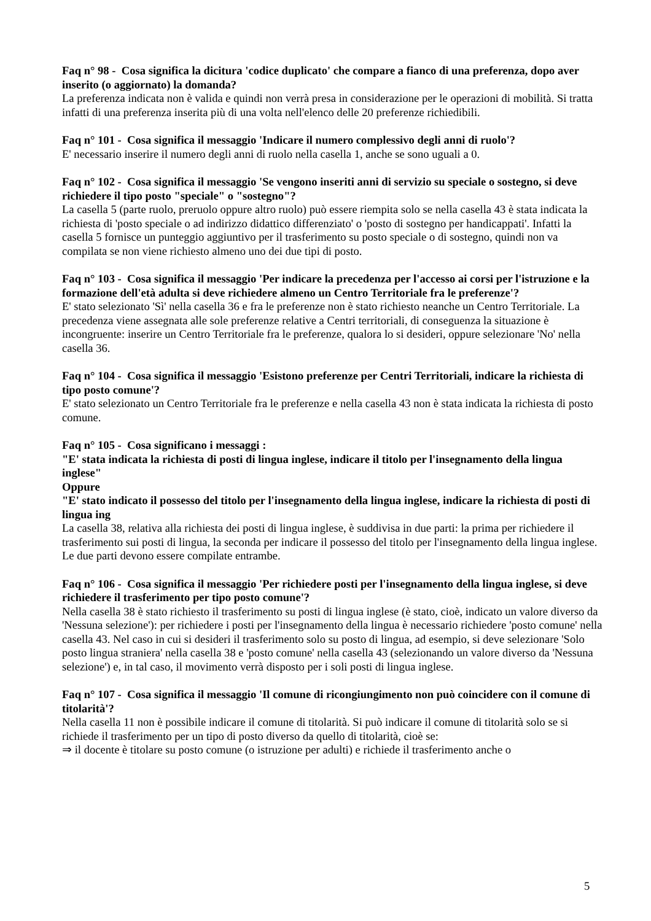Faq n° 98 - Cosa significa la dicitura 'codice duplicato' che compare a fianco di una preferenza, dopo aver inserito (o aggiornato) la domanda?
La preferenza indicata non è valida e quindi non verrà presa in considerazione per le operazioni di mobilità. Si tratta infatti di una preferenza inserita più di una volta nell'elenco delle 20 preferenze richiedibili.
Faq n° 101 - Cosa significa il messaggio 'Indicare il numero complessivo degli anni di ruolo'?
E' necessario inserire il numero degli anni di ruolo nella casella 1, anche se sono uguali a 0.
Faq n° 102 - Cosa significa il messaggio 'Se vengono inseriti anni di servizio su speciale o sostegno, si deve richiedere il tipo posto "speciale" o "sostegno"?
La casella 5 (parte ruolo, preruolo oppure altro ruolo) può essere riempita solo se nella casella 43 è stata indicata la richiesta di 'posto speciale o ad indirizzo didattico differenziato' o 'posto di sostegno per handicappati'. Infatti la casella 5 fornisce un punteggio aggiuntivo per il trasferimento su posto speciale o di sostegno, quindi non va compilata se non viene richiesto almeno uno dei due tipi di posto.
Faq n° 103 - Cosa significa il messaggio 'Per indicare la precedenza per l'accesso ai corsi per l'istruzione e la formazione dell'età adulta si deve richiedere almeno un Centro Territoriale fra le preferenze'?
E' stato selezionato 'Sì' nella casella 36 e fra le preferenze non è stato richiesto neanche un Centro Territoriale. La precedenza viene assegnata alle sole preferenze relative a Centri territoriali, di conseguenza la situazione è incongruente: inserire un Centro Territoriale fra le preferenze, qualora lo si desideri, oppure selezionare 'No' nella casella 36.
Faq n° 104 - Cosa significa il messaggio 'Esistono preferenze per Centri Territoriali, indicare la richiesta di tipo posto comune'?
E' stato selezionato un Centro Territoriale fra le preferenze e nella casella 43 non è stata indicata la richiesta di posto comune.
Faq n° 105 - Cosa significano i messaggi :
"E' stata indicata la richiesta di posti di lingua inglese, indicare il titolo per l'insegnamento della lingua inglese"
Oppure
"E' stato indicato il possesso del titolo per l'insegnamento della lingua inglese, indicare la richiesta di posti di lingua ing
La casella 38, relativa alla richiesta dei posti di lingua inglese, è suddivisa in due parti: la prima per richiedere il trasferimento sui posti di lingua, la seconda per indicare il possesso del titolo per l'insegnamento della lingua inglese. Le due parti devono essere compilate entrambe.
Faq n° 106 - Cosa significa il messaggio 'Per richiedere posti per l'insegnamento della lingua inglese, si deve richiedere il trasferimento per tipo posto comune'?
Nella casella 38 è stato richiesto il trasferimento su posti di lingua inglese (è stato, cioè, indicato un valore diverso da 'Nessuna selezione'): per richiedere i posti per l'insegnamento della lingua è necessario richiedere 'posto comune' nella casella 43. Nel caso in cui si desideri il trasferimento solo su posto di lingua, ad esempio, si deve selezionare 'Solo posto lingua straniera' nella casella 38 e 'posto comune' nella casella 43 (selezionando un valore diverso da 'Nessuna selezione') e, in tal caso, il movimento verrà disposto per i soli posti di lingua inglese.
Faq n° 107 - Cosa significa il messaggio 'Il comune di ricongiungimento non può coincidere con il comune di titolarità'?
Nella casella 11 non è possibile indicare il comune di titolarità. Si può indicare il comune di titolarità solo se si richiede il trasferimento per un tipo di posto diverso da quello di titolarità, cioè se:
⇒ il docente è titolare su posto comune (o istruzione per adulti) e richiede il trasferimento anche o
5